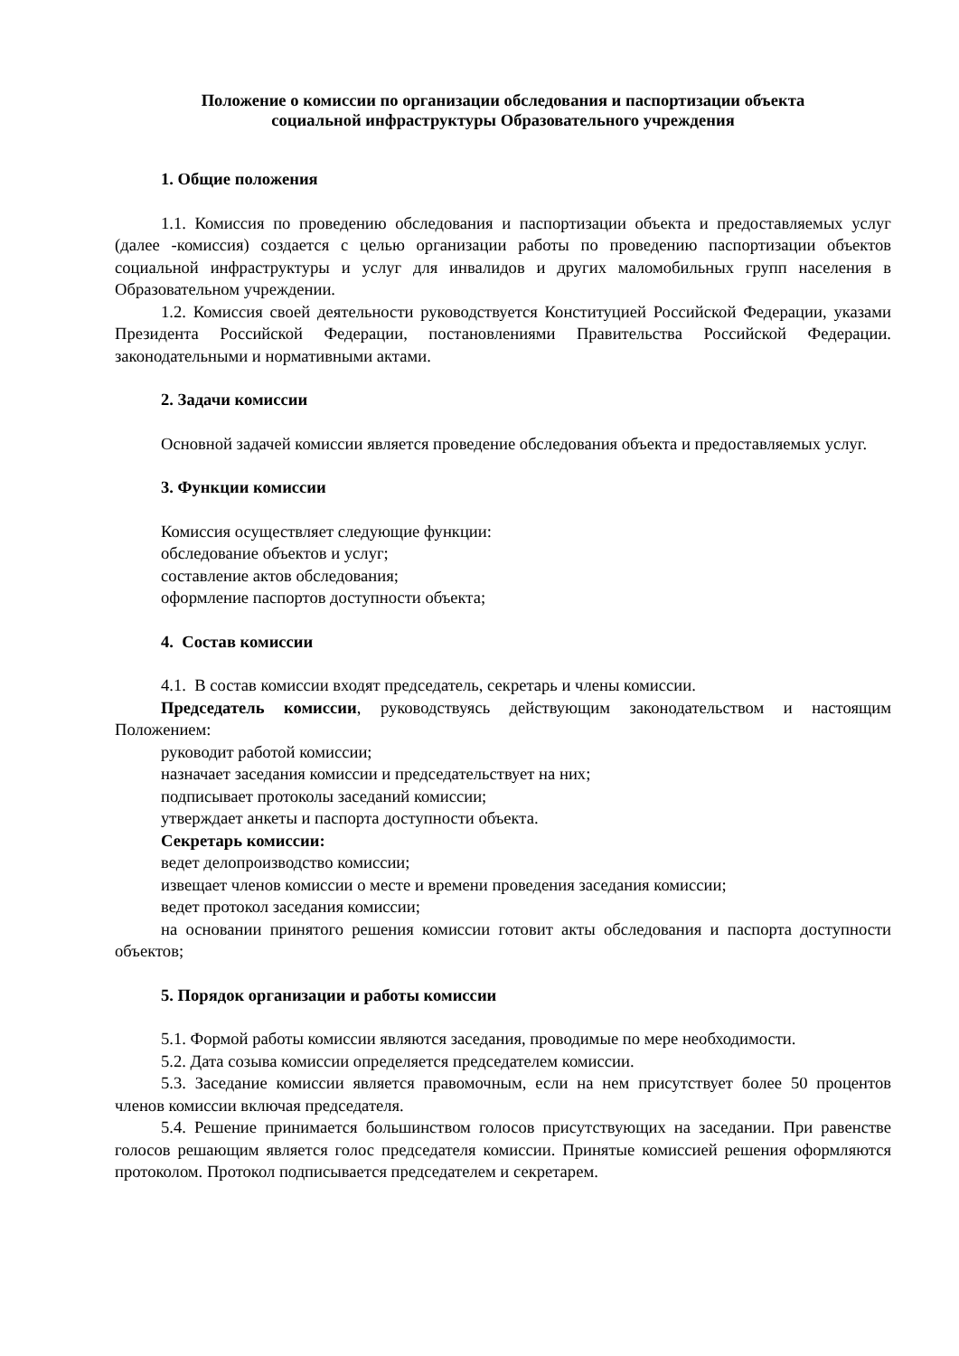Положение о комиссии по организации обследования и паспортизации объекта
социальной инфраструктуры Образовательного учреждения
1. Общие положения
1.1. Комиссия по проведению обследования и паспортизации объекта и предоставляемых услуг (далее -комиссия) создается с целью организации работы по проведению паспортизации объектов социальной инфраструктуры и услуг для инвалидов и других маломобильных групп населения в Образовательном учреждении.
1.2. Комиссия своей деятельности руководствуется Конституцией Российской Федерации, указами Президента Российской Федерации, постановлениями Правительства Российской Федерации. законодательными и нормативными актами.
2. Задачи комиссии
Основной задачей комиссии является проведение обследования объекта и предоставляемых услуг.
3. Функции комиссии
Комиссия осуществляет следующие функции:
обследование объектов и услуг;
составление актов обследования;
оформление паспортов доступности объекта;
4. Состав комиссии
4.1. В состав комиссии входят председатель, секретарь и члены комиссии.
Председатель комиссии, руководствуясь действующим законодательством и настоящим Положением:
руководит работой комиссии;
назначает заседания комиссии и председательствует на них;
подписывает протоколы заседаний комиссии;
утверждает анкеты и паспорта доступности объекта.
Секретарь комиссии:
ведет делопроизводство комиссии;
извещает членов комиссии о месте и времени проведения заседания комиссии;
ведет протокол заседания комиссии;
на основании принятого решения комиссии готовит акты обследования и паспорта доступности объектов;
5. Порядок организации и работы комиссии
5.1. Формой работы комиссии являются заседания, проводимые по мере необходимости.
5.2. Дата созыва комиссии определяется председателем комиссии.
5.3. Заседание комиссии является правомочным, если на нем присутствует более 50 процентов членов комиссии включая председателя.
5.4. Решение принимается большинством голосов присутствующих на заседании. При равенстве голосов решающим является голос председателя комиссии. Принятые комиссией решения оформляются протоколом. Протокол подписывается председателем и секретарем.